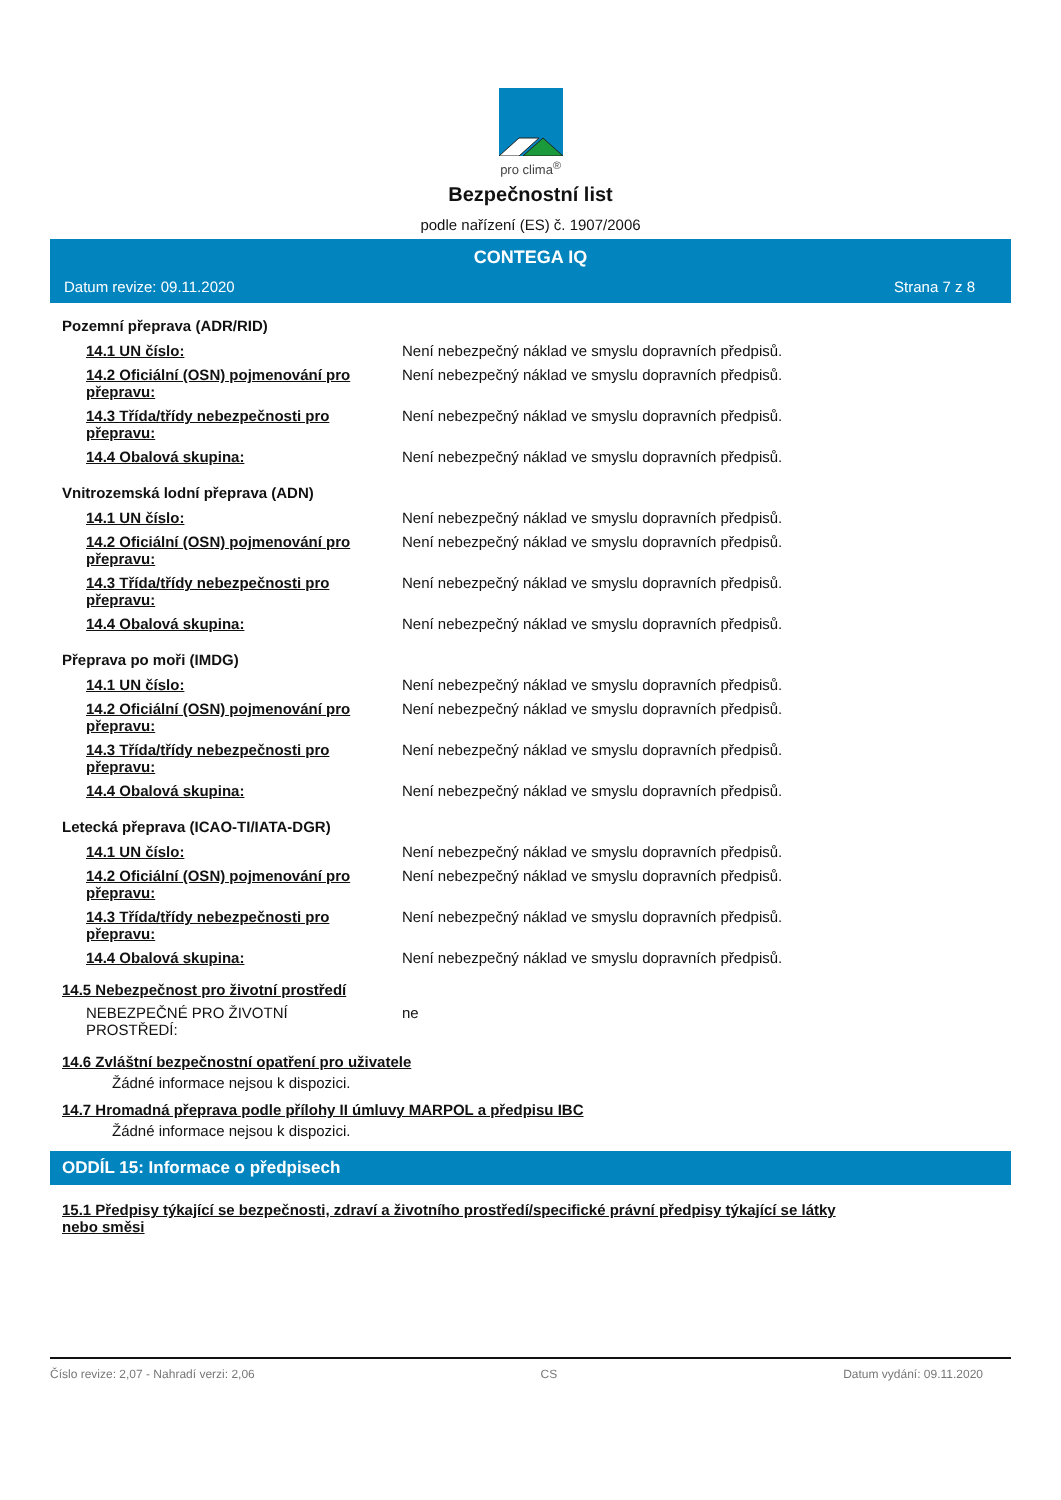pro clima<sup>®</sup>
Bezpečnostní list
podle nařízení (ES) č. 1907/2006
CONTEGA IQ
Datum revize: 09.11.2020 Strana 7 z 8
Pozemní přeprava (ADR/RID)
| 14.1 UN číslo: | Není nebezpečný náklad ve smyslu dopravních předpisů. |
| 14.2 Oficiální (OSN) pojmenování pro přepravu: | Není nebezpečný náklad ve smyslu dopravních předpisů. |
| 14.3 Třída/třídy nebezpečnosti pro přepravu: | Není nebezpečný náklad ve smyslu dopravních předpisů. |
| 14.4 Obalová skupina: | Není nebezpečný náklad ve smyslu dopravních předpisů. |
Vnitrozemská lodní přeprava (ADN)
| 14.1 UN číslo: | Není nebezpečný náklad ve smyslu dopravních předpisů. |
| 14.2 Oficiální (OSN) pojmenování pro přepravu: | Není nebezpečný náklad ve smyslu dopravních předpisů. |
| 14.3 Třída/třídy nebezpečnosti pro přepravu: | Není nebezpečný náklad ve smyslu dopravních předpisů. |
| 14.4 Obalová skupina: | Není nebezpečný náklad ve smyslu dopravních předpisů. |
Přeprava po moři (IMDG)
| 14.1 UN číslo: | Není nebezpečný náklad ve smyslu dopravních předpisů. |
| 14.2 Oficiální (OSN) pojmenování pro přepravu: | Není nebezpečný náklad ve smyslu dopravních předpisů. |
| 14.3 Třída/třídy nebezpečnosti pro přepravu: | Není nebezpečný náklad ve smyslu dopravních předpisů. |
| 14.4 Obalová skupina: | Není nebezpečný náklad ve smyslu dopravních předpisů. |
Letecká přeprava (ICAO-TI/IATA-DGR)
| 14.1 UN číslo: | Není nebezpečný náklad ve smyslu dopravních předpisů. |
| 14.2 Oficiální (OSN) pojmenování pro přepravu: | Není nebezpečný náklad ve smyslu dopravních předpisů. |
| 14.3 Třída/třídy nebezpečnosti pro přepravu: | Není nebezpečný náklad ve smyslu dopravních předpisů. |
| 14.4 Obalová skupina: | Není nebezpečný náklad ve smyslu dopravních předpisů. |
14.5 Nebezpečnost pro životní prostředí
| NEBEZPEČNÉ PRO ŽIVOTNÍ PROSTŘEDÍ: | ne |
14.6 Zvláštní bezpečnostní opatření pro uživatele
Žádné informace nejsou k dispozici.
14.7 Hromadná přeprava podle přílohy II úmluvy MARPOL a předpisu IBC
Žádné informace nejsou k dispozici.
ODDÍL 15: Informace o předpisech
15.1 Předpisy týkající se bezpečnosti, zdraví a životního prostředí/specifické právní předpisy týkající se látky
nebo směsi
Číslo revize: 2,07 - Nahradí verzi: 2,06 CS Datum vydání: 09.11.2020